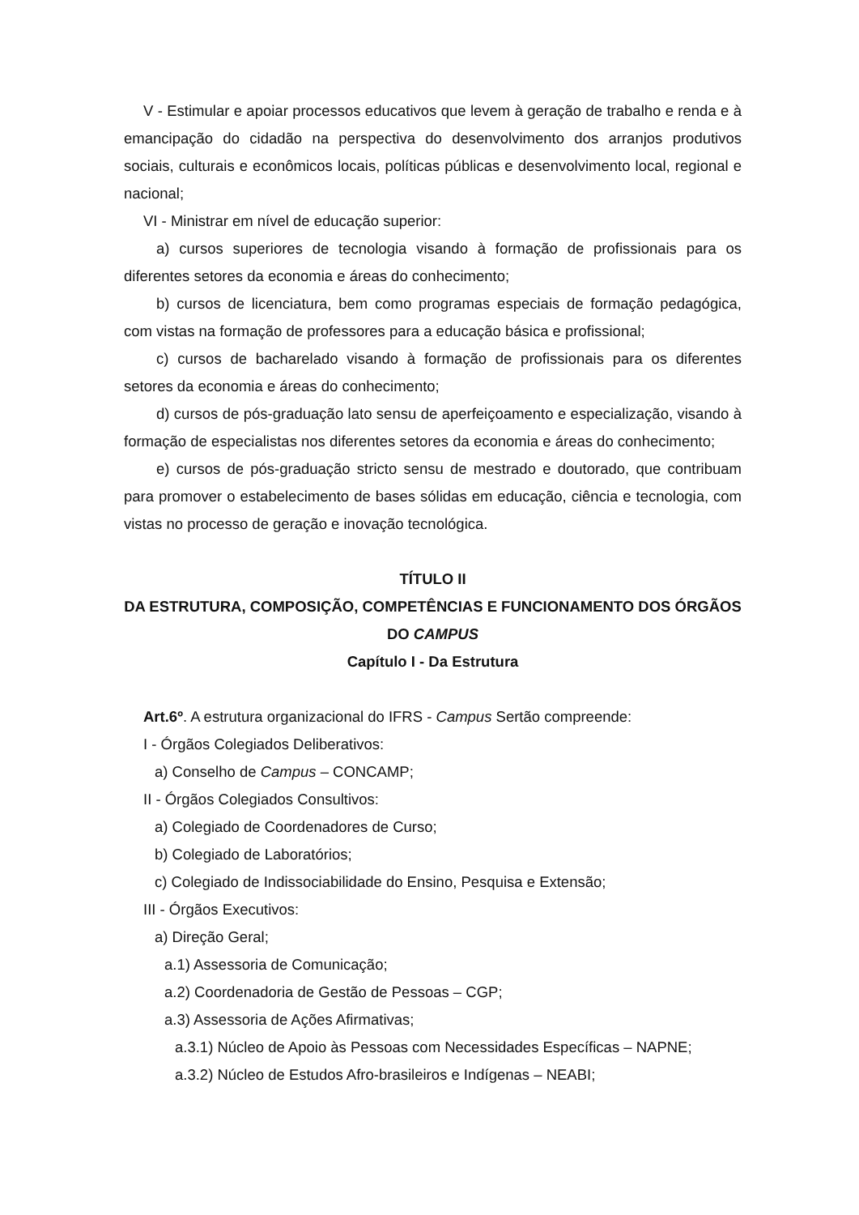V - Estimular e apoiar processos educativos que levem à geração de trabalho e renda e à emancipação do cidadão na perspectiva do desenvolvimento dos arranjos produtivos sociais, culturais e econômicos locais, políticas públicas e desenvolvimento local, regional e nacional;
VI - Ministrar em nível de educação superior:
a) cursos superiores de tecnologia visando à formação de profissionais para os diferentes setores da economia e áreas do conhecimento;
b) cursos de licenciatura, bem como programas especiais de formação pedagógica, com vistas na formação de professores para a educação básica e profissional;
c) cursos de bacharelado visando à formação de profissionais para os diferentes setores da economia e áreas do conhecimento;
d) cursos de pós-graduação lato sensu de aperfeiçoamento e especialização, visando à formação de especialistas nos diferentes setores da economia e áreas do conhecimento;
e) cursos de pós-graduação stricto sensu de mestrado e doutorado, que contribuam para promover o estabelecimento de bases sólidas em educação, ciência e tecnologia, com vistas no processo de geração e inovação tecnológica.
TÍTULO II
DA ESTRUTURA, COMPOSIÇÃO, COMPETÊNCIAS E FUNCIONAMENTO DOS ÓRGÃOS DO CAMPUS
Capítulo I - Da Estrutura
Art.6º. A estrutura organizacional do IFRS - Campus Sertão compreende:
I - Órgãos Colegiados Deliberativos:
a) Conselho de Campus – CONCAMP;
II - Órgãos Colegiados Consultivos:
a) Colegiado de Coordenadores de Curso;
b) Colegiado de Laboratórios;
c) Colegiado de Indissociabilidade do Ensino, Pesquisa e Extensão;
III - Órgãos Executivos:
a) Direção Geral;
a.1) Assessoria de Comunicação;
a.2) Coordenadoria de Gestão de Pessoas – CGP;
a.3) Assessoria de Ações Afirmativas;
a.3.1) Núcleo de Apoio às Pessoas com Necessidades Específicas – NAPNE;
a.3.2) Núcleo de Estudos Afro-brasileiros e Indígenas – NEABI;